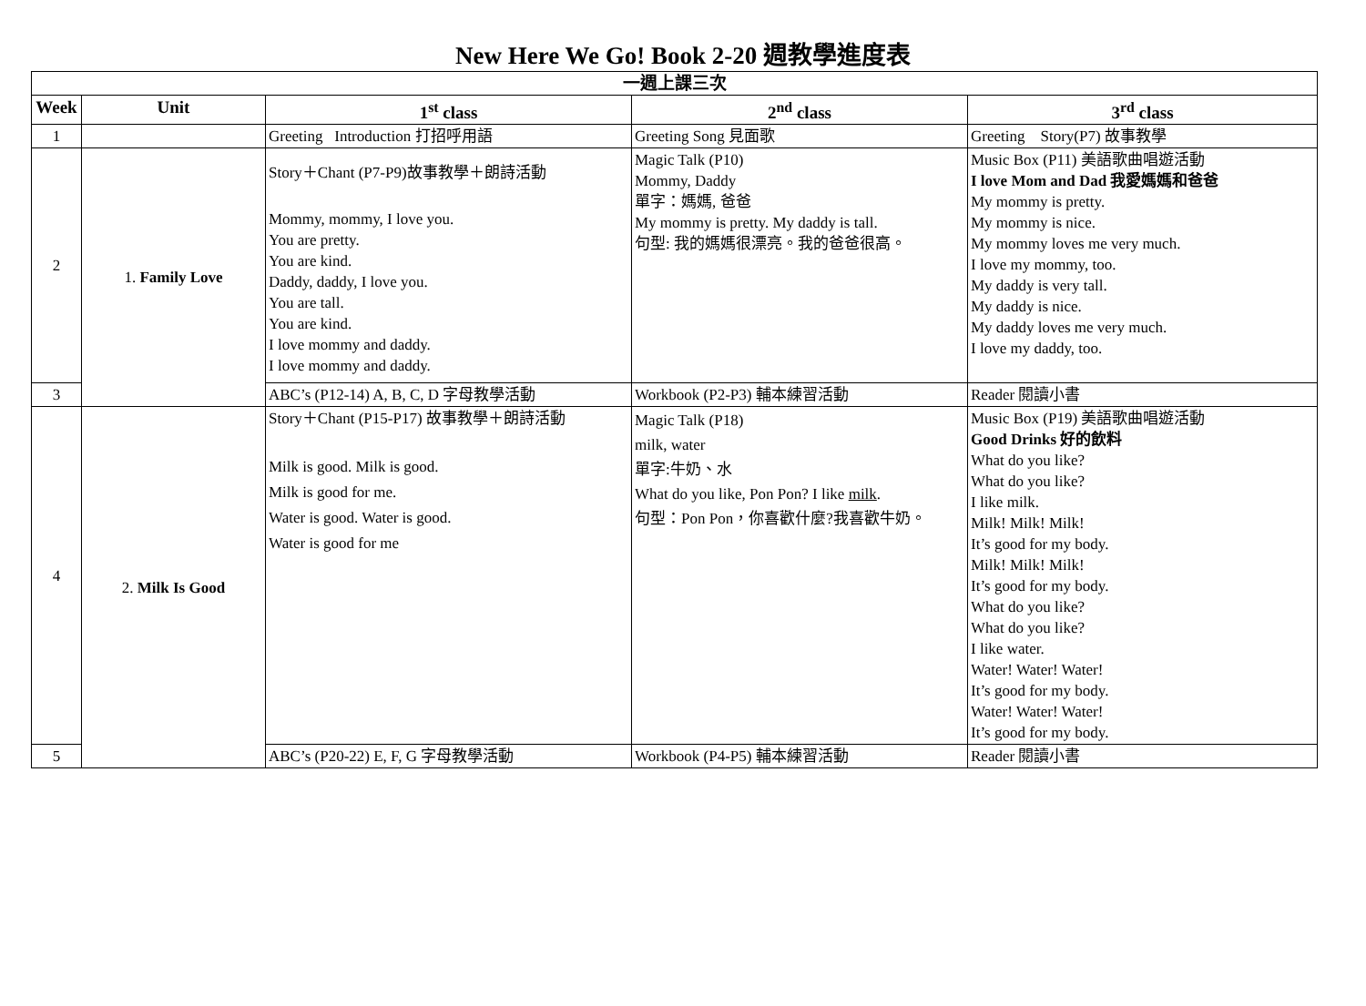New Here We Go! Book 2-20 週教學進度表
| 一週上課三次 | | | | |
| --- | --- | --- | --- | --- |
| Week | Unit | 1<sup>st</sup> class | 2<sup>nd</sup> class | 3<sup>rd</sup> class |
| 1 | | Greeting Introduction 打招呼用語 | Greeting Song 見面歌 | Greeting Story(P7) 故事教學 |
| 2 | 1. Family Love | Story＋Chant (P7-P9)故事教學＋朗詩活動 Mommy, mommy, I love you. You are pretty. You are kind. Daddy, daddy, I love you. You are tall. You are kind. I love mommy and daddy. I love mommy and daddy. | Magic Talk (P10) Mommy, Daddy 單字：媽媽, 爸爸 My mommy is pretty. My daddy is tall. 句型: 我的媽媽很漂亮。我的爸爸很高。 | Music Box (P11) 美語歌曲唱遊活動 I love Mom and Dad 我愛媽媽和爸爸 My mommy is pretty. My mommy is nice. My mommy loves me very much. I love my mommy, too. My daddy is very tall. My daddy is nice. My daddy loves me very much. I love my daddy, too. |
| 3 | | ABC’s (P12-14) A, B, C, D 字母教學活動 | Workbook (P2-P3) 輔本練習活動 | Reader 閱讀小書 |
| 4 | 2. Milk Is Good | Story＋Chant (P15-P17) 故事教學＋朗詩活動 Milk is good. Milk is good. Milk is good for me. Water is good. Water is good. Water is good for me | Magic Talk (P18) milk, water 單字:牛奶、水 What do you like, Pon Pon? I like milk . 句型：Pon Pon，你喜歡什麼?我喜歡牛奶。 | Music Box (P19) 美語歌曲唱遊活動 Good Drinks 好的飲料 What do you like? What do you like? I like milk. Milk! Milk! Milk! It’s good for my body. Milk! Milk! Milk! It’s good for my body. What do you like? What do you like? I like water. Water! Water! Water! It’s good for my body. Water! Water! Water! It’s good for my body. |
| 5 | | ABC’s (P20-22) E, F, G 字母教學活動 | Workbook (P4-P5) 輔本練習活動 | Reader 閱讀小書 |